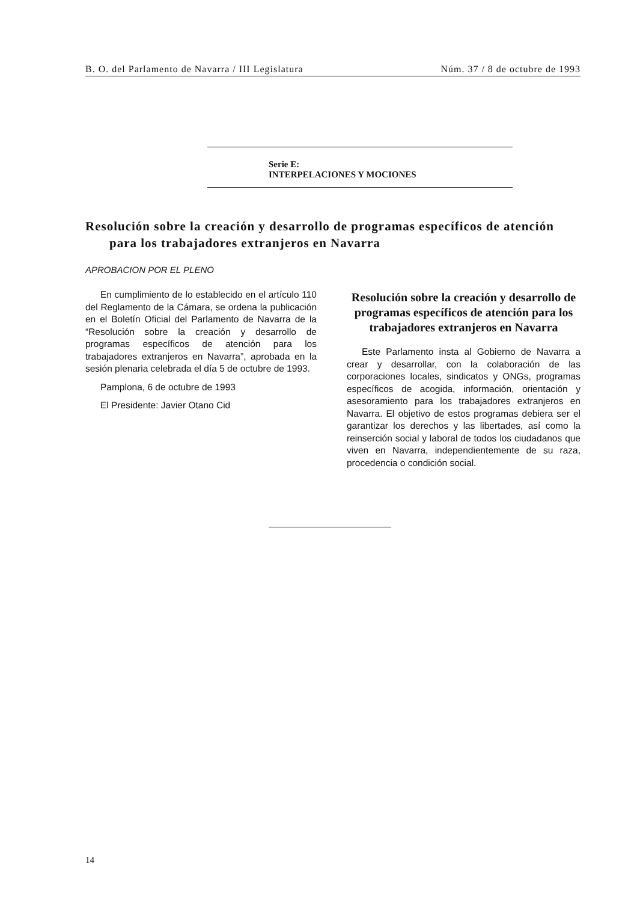B. O. del Parlamento de Navarra / III Legislatura Núm. 37 / 8 de octubre de 1993
Serie E:
INTERPELACIONES Y MOCIONES
Resolución sobre la creación y desarrollo de programas específicos de atención
para los trabajadores extranjeros en Navarra
APROBACION POR EL PLENO
En cumplimiento de lo establecido en el artículo 110 del Reglamento de la Cámara, se ordena la publicación en el Boletín Oficial del Parlamento de Navarra de la “Resolución sobre la creación y desarrollo de programas específicos de atención para los trabajadores extranjeros en Navarra”, aprobada en la sesión plenaria celebrada el día 5 de octubre de 1993.
Pamplona, 6 de octubre de 1993
El Presidente: Javier Otano Cid
Resolución sobre la creación y desarrollo de programas específicos de atención para los trabajadores extranjeros en Navarra
Este Parlamento insta al Gobierno de Navarra a crear y desarrollar, con la colaboración de las corporaciones locales, sindicatos y ONGs, programas específicos de acogida, información, orientación y asesoramiento para los trabajadores extranjeros en Navarra. El objetivo de estos programas debiera ser el garantizar los derechos y las libertades, así como la reinserción social y laboral de todos los ciudadanos que viven en Navarra, independientemente de su raza, procedencia o condición social.
14